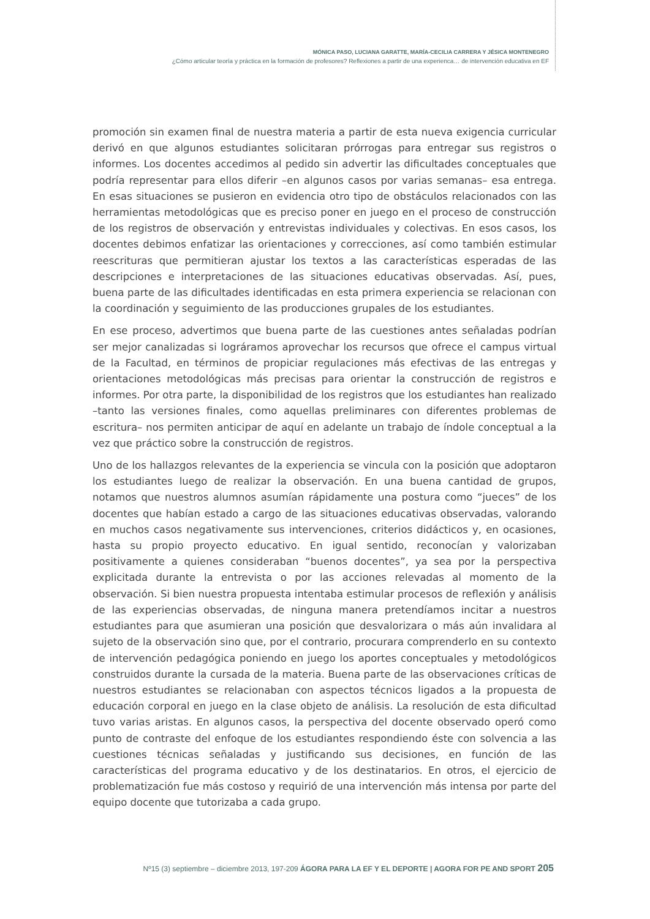MÓNICA PASO, LUCIANA GARATTE, MARÍA-CECILIA CARRERA Y JÉSICA MONTENEGRO
¿Cómo articular teoría y práctica en la formación de profesores? Reflexiones a partir de una experienca… de intervención educativa en EF
promoción sin examen final de nuestra materia a partir de esta nueva exigencia curricular derivó en que algunos estudiantes solicitaran prórrogas para entregar sus registros o informes. Los docentes accedimos al pedido sin advertir las dificultades conceptuales que podría representar para ellos diferir –en algunos casos por varias semanas– esa entrega. En esas situaciones se pusieron en evidencia otro tipo de obstáculos relacionados con las herramientas metodológicas que es preciso poner en juego en el proceso de construcción de los registros de observación y entrevistas individuales y colectivas. En esos casos, los docentes debimos enfatizar las orientaciones y correcciones, así como también estimular reescrituras que permitieran ajustar los textos a las características esperadas de las descripciones e interpretaciones de las situaciones educativas observadas. Así, pues, buena parte de las dificultades identificadas en esta primera experiencia se relacionan con la coordinación y seguimiento de las producciones grupales de los estudiantes.
En ese proceso, advertimos que buena parte de las cuestiones antes señaladas podrían ser mejor canalizadas si lográramos aprovechar los recursos que ofrece el campus virtual de la Facultad, en términos de propiciar regulaciones más efectivas de las entregas y orientaciones metodológicas más precisas para orientar la construcción de registros e informes. Por otra parte, la disponibilidad de los registros que los estudiantes han realizado –tanto las versiones finales, como aquellas preliminares con diferentes problemas de escritura– nos permiten anticipar de aquí en adelante un trabajo de índole conceptual a la vez que práctico sobre la construcción de registros.
Uno de los hallazgos relevantes de la experiencia se vincula con la posición que adoptaron los estudiantes luego de realizar la observación. En una buena cantidad de grupos, notamos que nuestros alumnos asumían rápidamente una postura como “jueces” de los docentes que habían estado a cargo de las situaciones educativas observadas, valorando en muchos casos negativamente sus intervenciones, criterios didácticos y, en ocasiones, hasta su propio proyecto educativo. En igual sentido, reconocían y valorizaban positivamente a quienes consideraban “buenos docentes”, ya sea por la perspectiva explicitada durante la entrevista o por las acciones relevadas al momento de la observación. Si bien nuestra propuesta intentaba estimular procesos de reflexión y análisis de las experiencias observadas, de ninguna manera pretendíamos incitar a nuestros estudiantes para que asumieran una posición que desvalorizara o más aún invalidara al sujeto de la observación sino que, por el contrario, procurara comprenderlo en su contexto de intervención pedagógica poniendo en juego los aportes conceptuales y metodológicos construidos durante la cursada de la materia. Buena parte de las observaciones críticas de nuestros estudiantes se relacionaban con aspectos técnicos ligados a la propuesta de educación corporal en juego en la clase objeto de análisis. La resolución de esta dificultad tuvo varias aristas. En algunos casos, la perspectiva del docente observado operó como punto de contraste del enfoque de los estudiantes respondiendo éste con solvencia a las cuestiones técnicas señaladas y justificando sus decisiones, en función de las características del programa educativo y de los destinatarios. En otros, el ejercicio de problematización fue más costoso y requirió de una intervención más intensa por parte del equipo docente que tutorizaba a cada grupo.
Nº15 (3) septiembre – diciembre 2013, 197-209 ÁGORA PARA LA EF Y EL DEPORTE | AGORA FOR PE AND SPORT 205